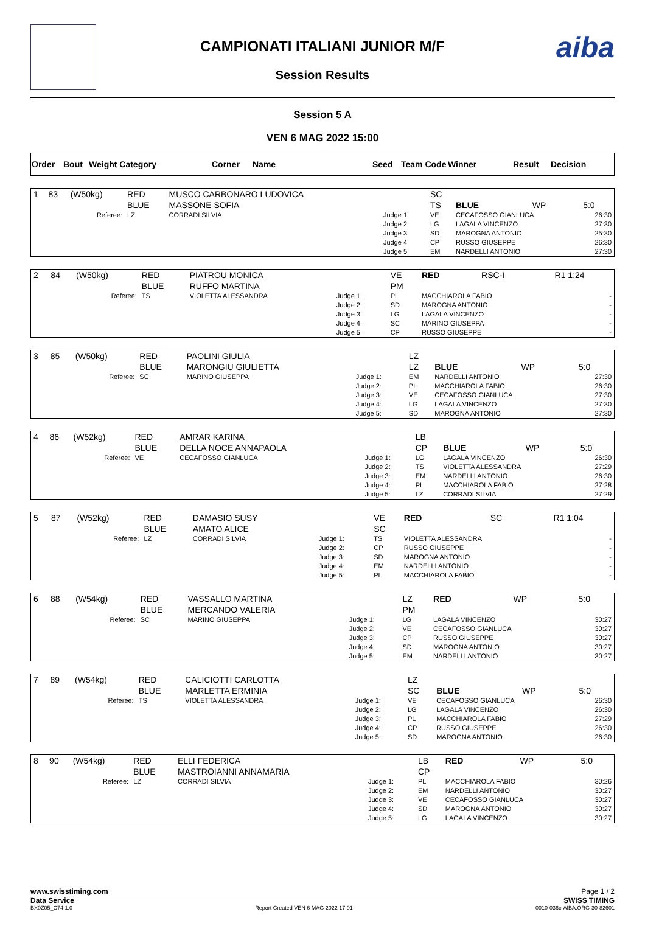aiba
CAMPIONATI ITALIANI JUNIOR M/F
Session Results
Session 5 A
VEN 6 MAG 2022 15:00
| Order | Bout | Weight Category | Corner | Name | Seed | Team Code | Winner | Result | Decision |
| --- | --- | --- | --- | --- | --- | --- | --- | --- | --- |
| 1 | 83 | (W50kg) | RED BLUE | MUSCO CARBONARO LUDOVICA MASSONE SOFIA | | SC TS | BLUE | WP | 5:0 |
| Referee: | | | LZ | CORRADI SILVIA | Judge 1: Judge 2: Judge 3: Judge 4: Judge 5: | VE LG SD CP EM | CECAFOSSO GIANLUCA LAGALA VINCENZO MAROGNA ANTONIO RUSSO GIUSEPPE NARDELLI ANTONIO | | 26:30 27:30 25:30 26:30 27:30 |
| 2 | 84 | (W50kg) | RED BLUE | PIATROU MONICA RUFFO MARTINA | | VE PM | RED | RSC-I | R1 1:24 |
| Referee: | | | TS | VIOLETTA ALESSANDRA | Judge 1: Judge 2: Judge 3: Judge 4: Judge 5: | PL SD LG SC CP | MACCHIAROLA FABIO MAROGNA ANTONIO LAGALA VINCENZO MARINO GIUSEPPA RUSSO GIUSEPPE | | - - - - - |
| 3 | 85 | (W50kg) | RED BLUE | PAOLINI GIULIA MARONGIU GIULIETTA | | LZ LZ | BLUE | WP | 5:0 |
| Referee: | | | SC | MARINO GIUSEPPA | Judge 1: Judge 2: Judge 3: Judge 4: Judge 5: | EM PL VE LG SD | NARDELLI ANTONIO MACCHIAROLA FABIO CECAFOSSO GIANLUCA LAGALA VINCENZO MAROGNA ANTONIO | | 27:30 26:30 27:30 27:30 27:30 |
| 4 | 86 | (W52kg) | RED BLUE | AMRAR KARINA DELLA NOCE ANNAPAOLA | | LB CP | BLUE | WP | 5:0 |
| Referee: | | | VE | CECAFOSSO GIANLUCA | Judge 1: Judge 2: Judge 3: Judge 4: Judge 5: | LG TS EM PL LZ | LAGALA VINCENZO VIOLETTA ALESSANDRA NARDELLI ANTONIO MACCHIAROLA FABIO CORRADI SILVIA | | 26:30 27:29 26:30 27:28 27:29 |
| 5 | 87 | (W52kg) | RED BLUE | DAMASIO SUSY AMATO ALICE | | VE SC | RED | SC | R1 1:04 |
| Referee: | | | LZ | CORRADI SILVIA | Judge 1: Judge 2: Judge 3: Judge 4: Judge 5: | TS CP SD EM PL | VIOLETTA ALESSANDRA RUSSO GIUSEPPE MAROGNA ANTONIO NARDELLI ANTONIO MACCHIAROLA FABIO | | - - - - - |
| 6 | 88 | (W54kg) | RED BLUE | VASSALLO MARTINA MERCANDO VALERIA | | LZ PM | RED | WP | 5:0 |
| Referee: | | | SC | MARINO GIUSEPPA | Judge 1: Judge 2: Judge 3: Judge 4: Judge 5: | LG VE CP SD EM | LAGALA VINCENZO CECAFOSSO GIANLUCA RUSSO GIUSEPPE MAROGNA ANTONIO NARDELLI ANTONIO | | 30:27 30:27 30:27 30:27 30:27 |
| 7 | 89 | (W54kg) | RED BLUE | CALICIOTTI CARLOTTA MARLETTA ERMINIA | | LZ SC | BLUE | WP | 5:0 |
| Referee: | | | TS | VIOLETTA ALESSANDRA | Judge 1: Judge 2: Judge 3: Judge 4: Judge 5: | VE LG PL CP SD | CECAFOSSO GIANLUCA LAGALA VINCENZO MACCHIAROLA FABIO RUSSO GIUSEPPE MAROGNA ANTONIO | | 26:30 26:30 27:29 26:30 26:30 |
| 8 | 90 | (W54kg) | RED BLUE | ELLI FEDERICA MASTROIANNI ANNAMARIA | | LB CP | RED | WP | 5:0 |
| Referee: | | | LZ | CORRADI SILVIA | Judge 1: Judge 2: Judge 3: Judge 4: Judge 5: | PL EM VE SD LG | MACCHIAROLA FABIO NARDELLI ANTONIO CECAFOSSO GIANLUCA MAROGNA ANTONIO LAGALA VINCENZO | | 30:26 30:27 30:27 30:27 30:27 |
www.swisstiming.com Page 1 / 2
Data Service SWISS TIMING
BX0Z05_C74 1.0 Report Created VEN 6 MAG 2022 17:01 0010-036c-AIBA.ORG-30-82601